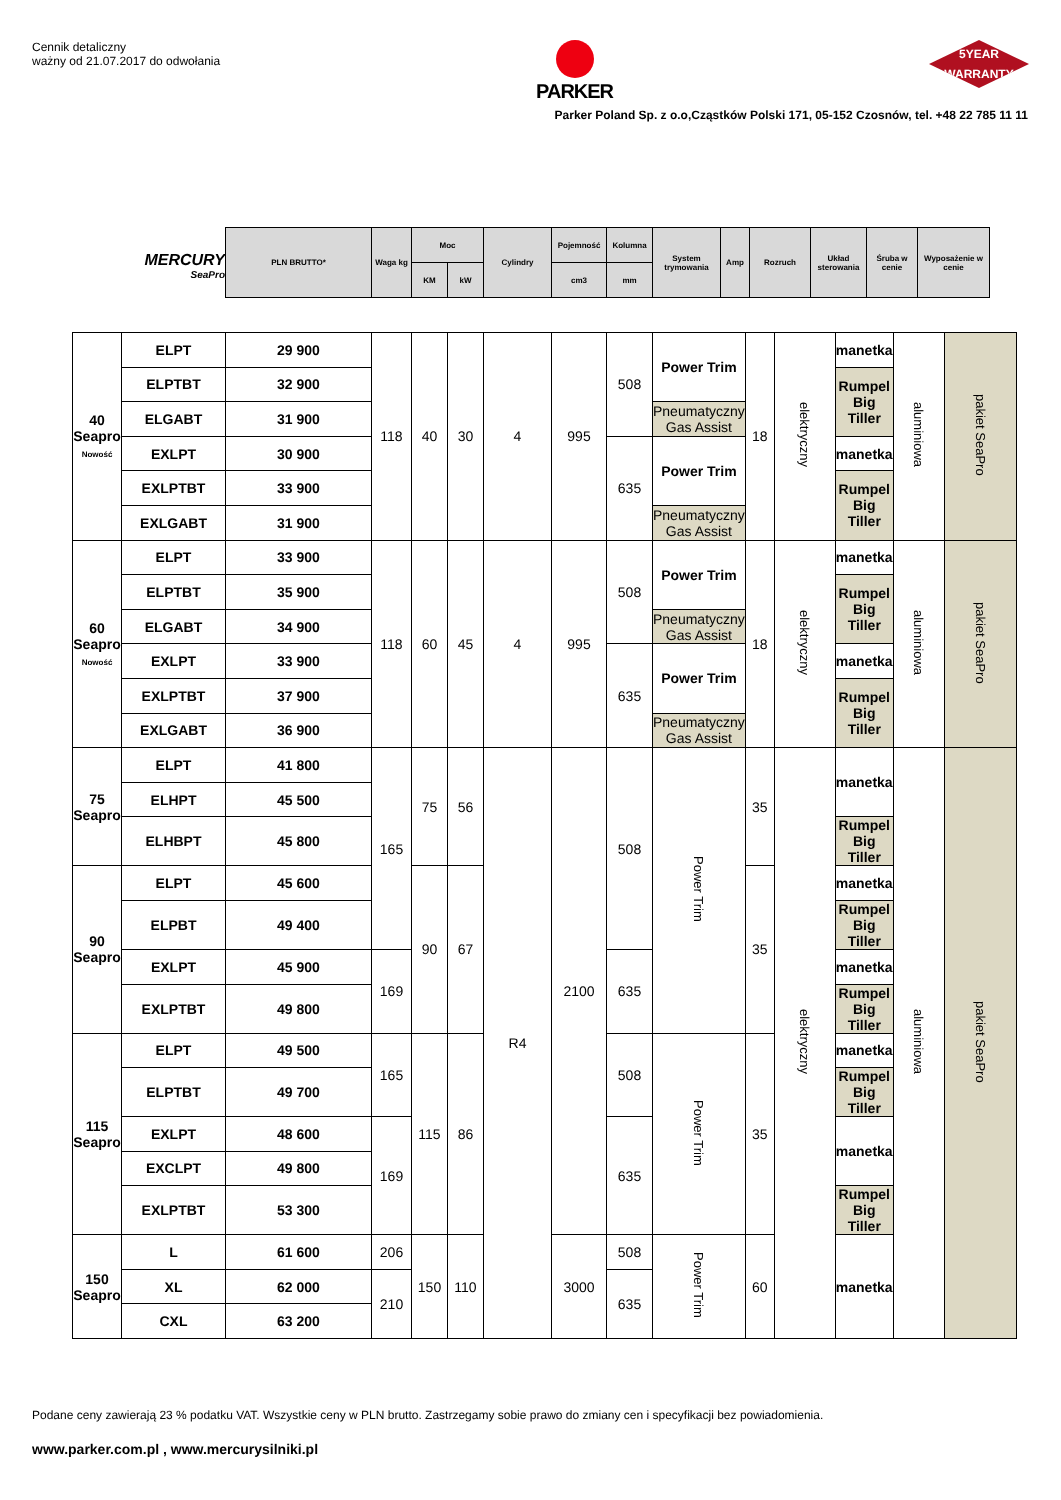Cennik detaliczny
ważny od 21.07.2017 do odwołania
PARKER
5YEAR
WARRANTY
Parker Poland Sp. z o.o,Cząstków Polski 171, 05-152 Czosnów, tel. +48 22 785 11 11
MERCURY
SeaPro
| PLN BRUTTO* | Waga kg | Moc | | Cylindry | Pojemność | Kolumna | System trymowania | Amp | Rozruch | Układ sterowania | Śruba w cenie | Wyposażenie w cenie |
| | | KM | kW | | cm3 | mm | | | | | | |
| 40 Seapro Nowość | ELPT | 29 900 | 118 | 40 | 30 | 4 | 995 | 508 | Power Trim | 18 | elektryczny | manetka | aluminiowa | pakiet SeaPro |
| | ELPTBT | 32 900 | | | | | | | | | | Rumpel Big Tiller | | |
| | ELGABT | 31 900 | | | | | | | Pneumatyczny Gas Assist | | | | | |
| | EXLPT | 30 900 | | | | | | 635 | Power Trim | | | manetka | | |
| | EXLPTBT | 33 900 | | | | | | | | | | Rumpel Big Tiller | | |
| | EXLGABT | 31 900 | | | | | | | Pneumatyczny Gas Assist | | | | | |
| 60 Seapro Nowość | ELPT | 33 900 | 118 | 60 | 45 | 4 | 995 | 508 | Power Trim | 18 | elektryczny | manetka | aluminiowa | pakiet SeaPro |
| | ELPTBT | 35 900 | | | | | | | | | | Rumpel Big Tiller | | |
| | ELGABT | 34 900 | | | | | | | Pneumatyczny Gas Assist | | | | | |
| | EXLPT | 33 900 | | | | | | 635 | Power Trim | | | manetka | | |
| | EXLPTBT | 37 900 | | | | | | | | | | Rumpel Big Tiller | | |
| | EXLGABT | 36 900 | | | | | | | Pneumatyczny Gas Assist | | | | | |
| 75 Seapro | ELPT | 41 800 | 165 | 75 | 56 | R4 | 2100 | 508 | Power Trim | 35 | elektryczny | manetka | aluminiowa | pakiet SeaPro |
| | ELHPT | 45 500 | | | | | | | | | | | | |
| | ELHBPT | 45 800 | | | | | | | | | | Rumpel Big Tiller | | |
| 90 Seapro | ELPT | 45 600 | | 90 | 67 | | | | | 35 | | manetka | | |
| | ELPBT | 49 400 | | | | | | | | | | Rumpel Big Tiller | | |
| | EXLPT | 45 900 | 169 | | | | | 635 | | | | manetka | | |
| | EXLPTBT | 49 800 | | | | | | | | | | Rumpel Big Tiller | | |
| 115 Seapro | ELPT | 49 500 | 165 | 115 | 86 | | | 508 | Power Trim | 35 | | manetka | | |
| | ELPTBT | 49 700 | | | | | | | | | | Rumpel Big Tiller | | |
| | EXLPT | 48 600 | 169 | | | | | 635 | | | | manetka | | |
| | EXCLPT | 49 800 | | | | | | | | | | | | |
| | EXLPTBT | 53 300 | | | | | | | | | | Rumpel Big Tiller | | |
| 150 Seapro | L | 61 600 | 206 | 150 | 110 | | 3000 | 508 | Power Trim | 60 | | manetka | | |
| | XL | 62 000 | 210 | | | | | 635 | | | | | | |
| | CXL | 63 200 | | | | | | | | | | | | |
Podane ceny zawierają 23 % podatku VAT. Wszystkie ceny w PLN brutto. Zastrzegamy sobie prawo do zmiany cen i specyfikacji bez powiadomienia.
www.parker.com.pl , www.mercurysilniki.pl